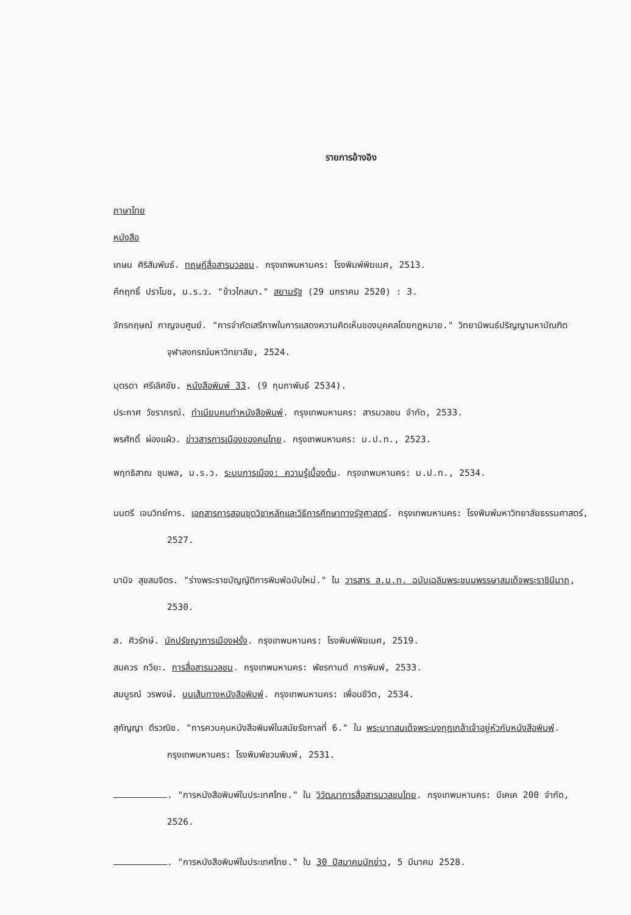รายการอ้างอิง
ภาษาไทย
หนังสือ
เกษม ศิริสัมพันธ์. ทฤษฎีสื่อสารมวลชน. กรุงเทพมหานคร: โรงพิมพ์พิฆเนศ, 2513.
คึกฤทธิ์ ปราโมช, ม.ร.ว. "ข้าวไกลนา." สยามรัฐ (29 มกราคม 2520) : 3.
จักรกฤษณ์ กาญจนศูนย์. "การจำกัดเสรีภาพในการแสดงความคิดเห็นของบุคคลโดยกฎหมาย." วิทยานิพนธ์ปริญญามหาบัณฑิต จุฬาลงกรณ์มหาวิทยาลัย, 2524.
บุตรดา ศรีเลิศชัย. หนังสือพิมพ์ 33. (9 กุมภาพันธ์ 2534).
ประกาศ วัชราภรณ์. ทำเนียบคนทำหนังสือพิมพ์. กรุงเทพมหานคร: สารมวลชน จำกัด, 2533.
พรศักดิ์ ผ่องแผ้ว. ข่าวสารการเมืองของคนไทย. กรุงเทพมหานคร: ม.ป.ท., 2523.
พฤทธิสาณ ชุมพล, ม.ร.ว. ระบบการเมือง: ความรู้เบื้องต้น. กรุงเทพมหานคร: ม.ป.ท., 2534.
มนตรี เจนวิทย์การ. เอกสารการสอนชุดวิชาหลักและวิธีการศึกษาทางรัฐศาสตร์. กรุงเทพมหานคร: โรงพิมพ์มหาวิทยาลัยธรรมศาสตร์, 2527.
มานิจ สุขสมจิตร. "ร่างพระราชบัญญัติการพิมพ์ฉบับใหม่." ใน วารสาร ส.น.ท. ฉบับเฉลิมพระชนมพรรษาสมเด็จพระราชินีนาถ, 2530.
ส. ศิวรักษ์. นักปรัชญาการเมืองฝรั่ง. กรุงเทพมหานคร: โรงพิมพ์พิฆเนศ, 2519.
สมควร กวียะ. การสื่อสารมวลชน. กรุงเทพมหานคร: พัชรกานต์ การพิมพ์, 2533.
สมบูรณ์ วรพงษ์. บนเส้นทางหนังสือพิมพ์. กรุงเทพมหานคร: เพื่อนชีวิต, 2534.
สุกัญญา ตีรวณิช. "การควบคุมหนังสือพิมพ์ในสมัยรัชกาลที่ 6." ใน พระบาทสมเด็จพระมงกุฎเกล้าเจ้าอยู่หัวกับหนังสือพิมพ์. กรุงเทพมหานคร: โรงพิมพ์ชวนพิมพ์, 2531.
. "การหนังสือพิมพ์ในประเทศไทย." ใน วิวัฒนาการสื่อสารมวลชนไทย. กรุงเทพมหานคร: บีเคเค 200 จำกัด, 2526.
. "การหนังสือพิมพ์ในประเทศไทย." ใน 30 ปีสมาคมนักข่าว, 5 มีนาคม 2528.